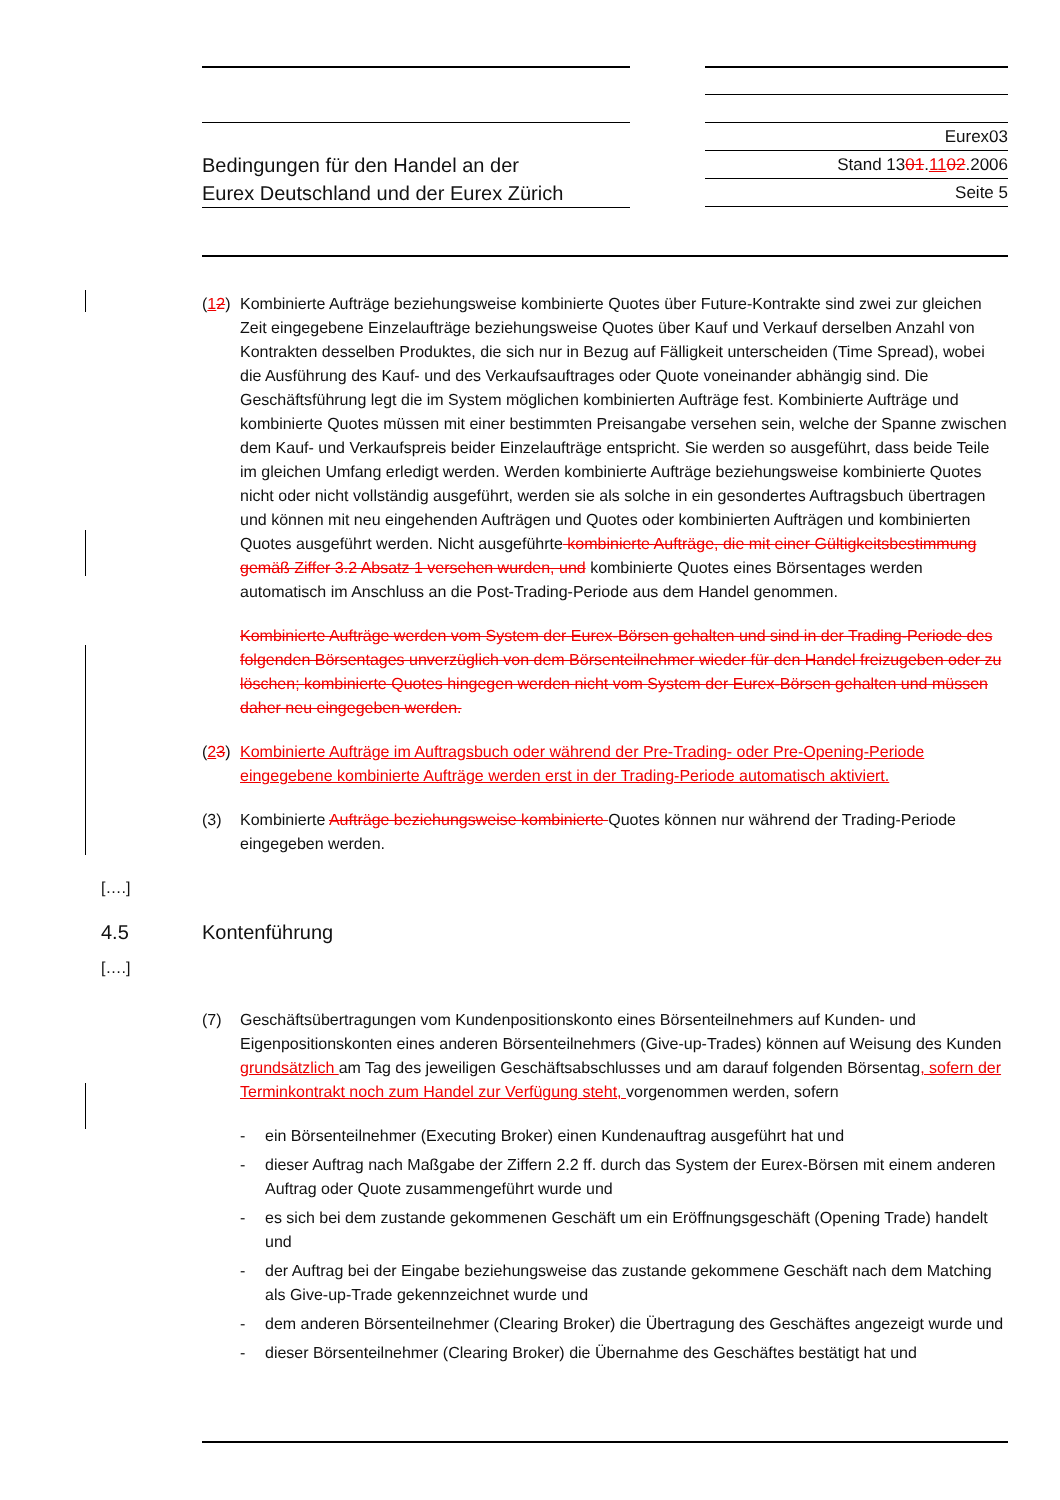Bedingungen für den Handel an der
Eurex Deutschland und der Eurex Zürich
Eurex03
Stand 1301.1102.2006
Seite 5
(12)
Kombinierte Aufträge beziehungsweise kombinierte Quotes über Future-Kontrakte sind zwei zur gleichen Zeit eingegebene Einzelaufträge beziehungsweise Quotes über Kauf und Verkauf derselben Anzahl von Kontrakten desselben Produktes, die sich nur in Bezug auf Fälligkeit unterscheiden (Time Spread), wobei die Ausführung des Kauf- und des Verkaufsauftrages oder Quote voneinander abhängig sind. Die Geschäftsführung legt die im System möglichen kombinierten Aufträge fest. Kombinierte Aufträge und kombinierte Quotes müssen mit einer bestimmten Preisangabe versehen sein, welche der Spanne zwischen dem Kauf- und Verkaufspreis beider Einzelaufträge entspricht. Sie werden so ausgeführt, dass beide Teile im gleichen Umfang erledigt werden. Werden kombinierte Aufträge beziehungsweise kombinierte Quotes nicht oder nicht vollständig ausgeführt, werden sie als solche in ein gesondertes Auftragsbuch übertragen und können mit neu eingehenden Aufträgen und Quotes oder kombinierten Aufträgen und kombinierten Quotes ausgeführt werden. Nicht ausgeführte kombinierte Aufträge, die mit einer Gültigkeitsbestimmung gemäß Ziffer 3.2 Absatz 1 versehen wurden, und kombinierte Quotes eines Börsentages werden automatisch im Anschluss an die Post-Trading-Periode aus dem Handel genommen.
Kombinierte Aufträge werden vom System der Eurex-Börsen gehalten und sind in der Trading-Periode des folgenden Börsentages unverzüglich von dem Börsenteilnehmer wieder für den Handel freizugeben oder zu löschen; kombinierte Quotes hingegen werden nicht vom System der Eurex-Börsen gehalten und müssen daher neu eingegeben werden.
(23)
Kombinierte Aufträge im Auftragsbuch oder während der Pre-Trading- oder Pre-Opening-Periode eingegebene kombinierte Aufträge werden erst in der Trading-Periode automatisch aktiviert.
(3) Kombinierte Aufträge beziehungsweise kombinierte Quotes können nur während der Trading-Periode eingegeben werden.
[….]
4.5 Kontenführung
[….]
(7) Geschäftsübertragungen vom Kundenpositionskonto eines Börsenteilnehmers auf Kunden- und Eigenpositionskonten eines anderen Börsenteilnehmers (Give-up-Trades) können auf Weisung des Kunden grundsätzlich am Tag des jeweiligen Geschäftsabschlusses und am darauf folgenden Börsentag, sofern der Terminkontrakt noch zum Handel zur Verfügung steht, vorgenommen werden, sofern
- ein Börsenteilnehmer (Executing Broker) einen Kundenauftrag ausgeführt hat und
- dieser Auftrag nach Maßgabe der Ziffern 2.2 ff. durch das System der Eurex-Börsen mit einem anderen Auftrag oder Quote zusammengeführt wurde und
- es sich bei dem zustande gekommenen Geschäft um ein Eröffnungsgeschäft (Opening Trade) handelt und
- der Auftrag bei der Eingabe beziehungsweise das zustande gekommene Geschäft nach dem Matching als Give-up-Trade gekennzeichnet wurde und
- dem anderen Börsenteilnehmer (Clearing Broker) die Übertragung des Geschäftes angezeigt wurde und
- dieser Börsenteilnehmer (Clearing Broker) die Übernahme des Geschäftes bestätigt hat und